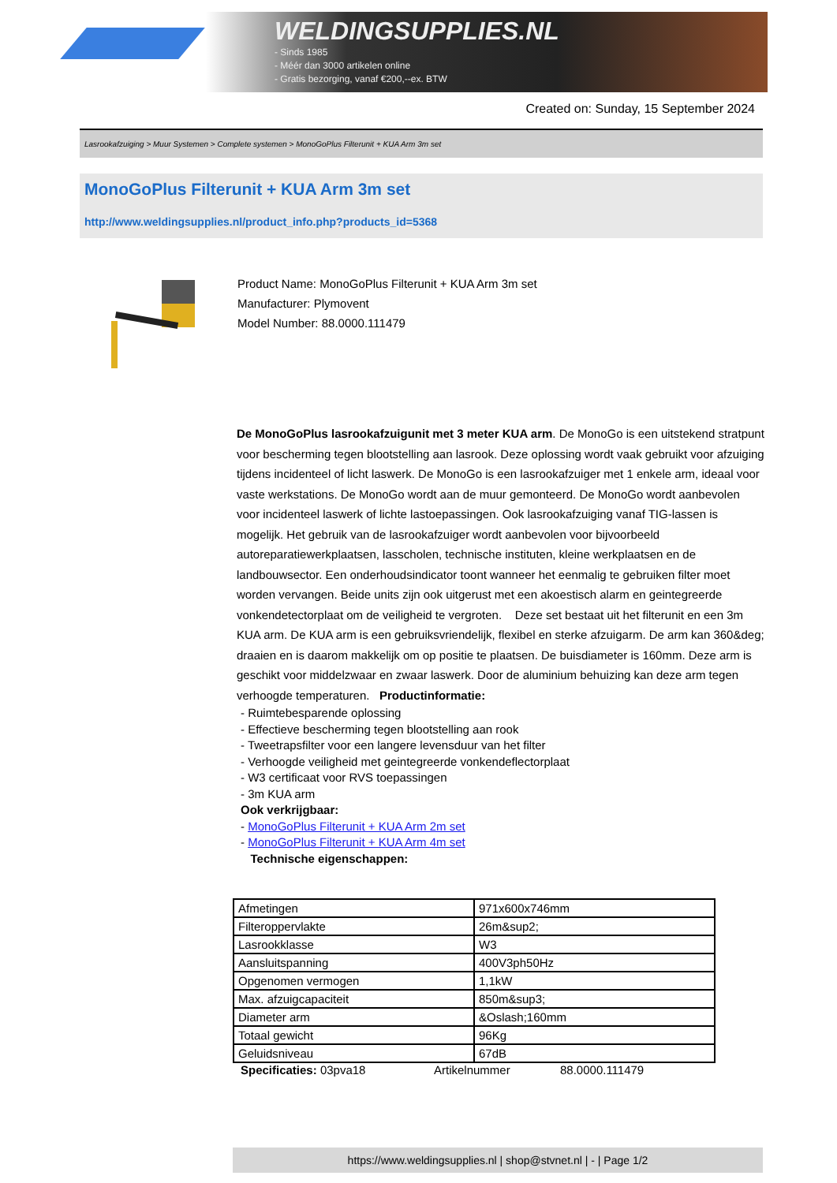WELDINGSUPPLIES.NL
- Sinds 1985
- Méér dan 3000 artikelen online
- Gratis bezorging, vanaf €200,--ex. BTW
Created on: Sunday, 15 September 2024
Lasrookafzuiging > Muur Systemen > Complete systemen > MonoGoPlus Filterunit + KUA Arm 3m set
MonoGoPlus Filterunit + KUA Arm 3m set
http://www.weldingsupplies.nl/product_info.php?products_id=5368
Product Name: MonoGoPlus Filterunit + KUA Arm 3m set
Manufacturer: Plymovent
Model Number: 88.0000.111479
De MonoGoPlus lasrookafzuigunit met 3 meter KUA arm. De MonoGo is een uitstekend stratpunt voor bescherming tegen blootstelling aan lasrook. Deze oplossing wordt vaak gebruikt voor afzuiging tijdens incidenteel of licht laswerk. De MonoGo is een lasrookafzuiger met 1 enkele arm, ideaal voor vaste werkstations. De MonoGo wordt aan de muur gemonteerd. De MonoGo wordt aanbevolen voor incidenteel laswerk of lichte lastoepassingen. Ook lasrookafzuiging vanaf TIG-lassen is mogelijk. Het gebruik van de lasrookafzuiger wordt aanbevolen voor bijvoorbeeld autoreparatiewerkplaatsen, lasscholen, technische instituten, kleine werkplaatsen en de landbouwsector. Een onderhoudsindicator toont wanneer het eenmalig te gebruiken filter moet worden vervangen. Beide units zijn ook uitgerust met een akoestisch alarm en geintegreerde vonkendetectorplaat om de veiligheid te vergroten. Deze set bestaat uit het filterunit en een 3m KUA arm. De KUA arm is een gebruiksvriendelijk, flexibel en sterke afzuigarm. De arm kan 360&deg; draaien en is daarom makkelijk om op positie te plaatsen. De buisdiameter is 160mm. Deze arm is geschikt voor middelzwaar en zwaar laswerk. Door de aluminium behuizing kan deze arm tegen verhoogde temperaturen. Productinformatie:
- Ruimtebesparende oplossing
- Effectieve bescherming tegen blootstelling aan rook
- Tweetrapsfilter voor een langere levensduur van het filter
- Verhoogde veiligheid met geintegreerde vonkendeflectorplaat
- W3 certificaat voor RVS toepassingen
- 3m KUA arm
Ook verkrijgbaar:
- MonoGoPlus Filterunit + KUA Arm 2m set
- MonoGoPlus Filterunit + KUA Arm 4m set
Technische eigenschappen:
| Afmetingen | 971x600x746mm |
| Filteroppervlakte | 26m&sup2; |
| Lasrookklasse | W3 |
| Aansluitspanning | 400V3ph50Hz |
| Opgenomen vermogen | 1,1kW |
| Max. afzuigcapaciteit | 850m&sup3; |
| Diameter arm | &Oslash;160mm |
| Totaal gewicht | 96Kg |
| Geluidsniveau | 67dB |
Specificaties: 03pva18 Artikelnummer 88.0000.111479
https://www.weldingsupplies.nl | shop@stvnet.nl | - | Page 1/2